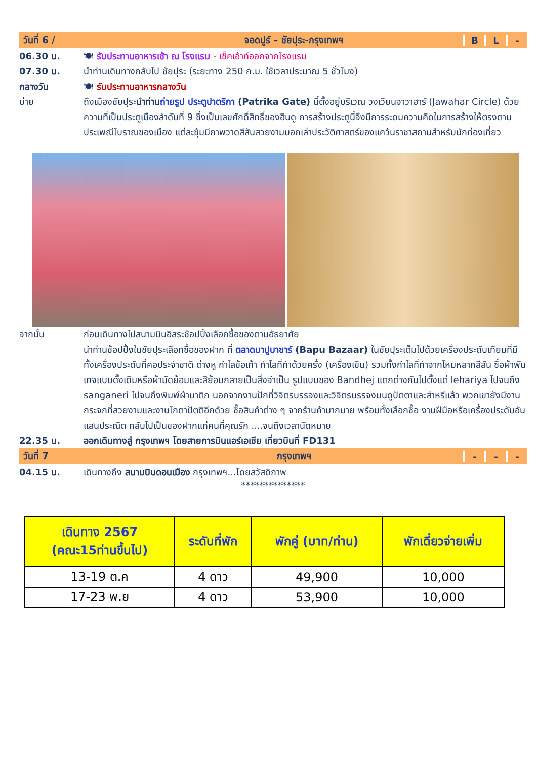วันที่ 6 / จอดปูร์ – ชัยปุระ-กรุงเทพฯ B L -
06.30 น. 🍽 รับประทานอาหารเช้า ณ โรงแรม - เช็คเอ้าท์ออกจากโรงแรม
07.30 น. นำท่านเดินทางกลับไป ชัยปุระ (ระยะทาง 250 ก.ม. ใช้เวลาประมาณ 5 ชั่วโมง)
กลางวัน 🍽 รับประทานอาหารกลางวัน
บ่าย ถึงเมืองชัยปุระนำท่าน ถ่ายรูป ประตูปาตริกา (Patrika Gate) นี้ตั้งอยู่บริเวณ วงเวียนจาวาฮาร์ (Jawahar Circle) ด้วยความที่เป็นประตูเมืองลำดับที่ 9 ซึ่งเป็นเลขศักดิ์สิทธิ์ของฮินดู การสร้างประตูนี้จึงมีการระดมความคิดในการสร้างให้ตรงตามประเพณีโบราณของเมือง แต่ละซุ้มมีภาพวาดสีสันสวยงามบอกเล่าประวัติศาสตร์ของแคว้นราชาสถานสำหรับนักท่องเที่ยว
จากนั้น ก่อนเดินทางไปสนามบินอิสระช้อปปิ้งเลือกซื้อของตามอัธยาศัย
นำท่านช้อปปิ้งในชัยปุระเลือกซื้อของฝาก ที่ ตลาดบาปูบาซาร์ (Bapu Bazaar) ในชัยปุระเต็มไปด้วยเครื่องประดับเทียมที่มีทั้งเครื่องประดับที่คอประจำชาติ ต่างหู กำไลข้อเท้า กำไลที่ทำด้วยครั่ง (เครื่องเขิน) รวมทั้งกำไลที่ทำจากไหมหลากสีสัน ซื้อผ้าพันเทจแบบดั้งเดิมหรือผ้ามัดย้อมและสีย้อมกลายเป็นสิ่งจำเป็น รูปแบบของ Bandhej แตกต่างกันไปตั้งแต่ lehariya ไปจนถึง sanganeri ไปจนถึงพิมพ์ผ้าบาติก นอกจากงานปักที่วิจิตรบรรจงและวิจิตรบรรจงบนดูปัตตาและส่าหรีแล้ว พวกเขายังมีงานกระจกที่สวยงามและงานโกตาปัตติอีกด้วย ซื้อสินค้าต่าง ๆ จากร้านค้ามากมาย พร้อมทั้งเลือกซื้อ งานฝีมือหรือเครื่องประดับอันแสนประณีต กลับไปเป็นของฝากแก่คนที่คุณรัก ....จนถึงเวลานัดหมาย
22.35 น. ออกเดินทางสู่ กรุงเทพฯ โดยสายการบินแอร์เอเชีย เที่ยวบินที่ FD131
วันที่ 7 กรุงเทพฯ - - -
04.15 น. เดินทางถึง สนามบินดอนเมือง กรุงเทพฯ...โดยสวัสดิภาพ
**************
| เดินทาง 2567 (คณะ15ท่านขึ้นไป) | ระดับที่พัก | พักคู่ (บาท/ท่าน) | พักเดี่ยวจ่ายเพิ่ม |
| --- | --- | --- | --- |
| 13-19 ต.ค | 4 ดาว | 49,900 | 10,000 |
| 17-23 พ.ย | 4 ดาว | 53,900 | 10,000 |